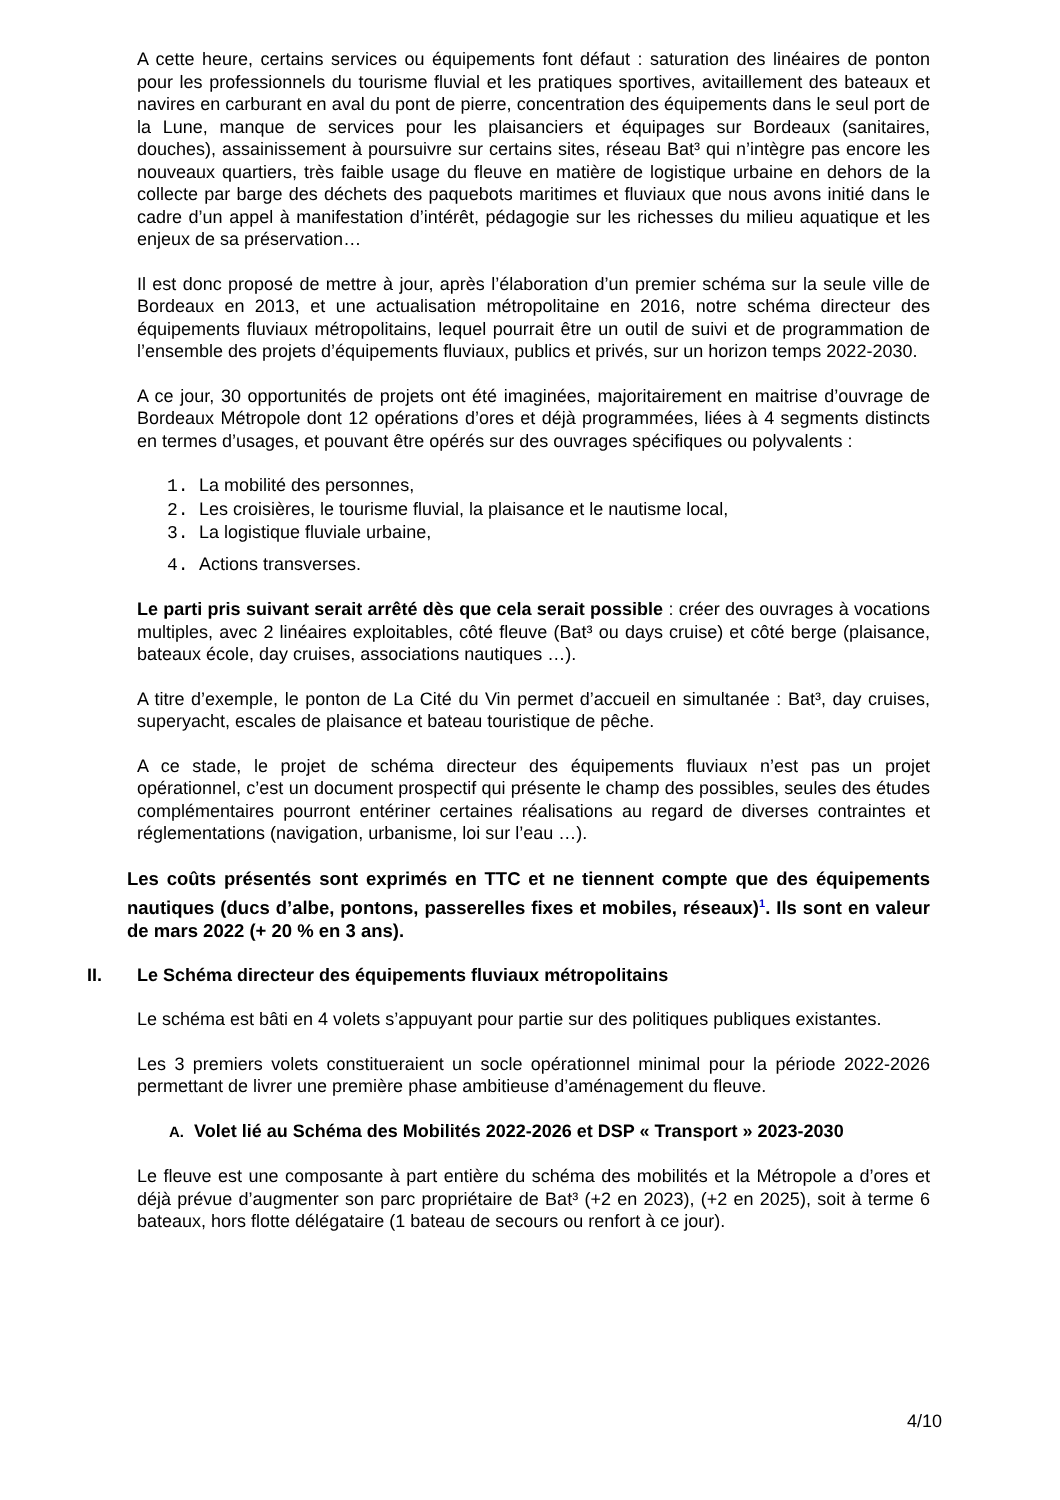A cette heure, certains services ou équipements font défaut : saturation des linéaires de ponton pour les professionnels du tourisme fluvial et les pratiques sportives, avitaillement des bateaux et navires en carburant en aval du pont de pierre, concentration des équipements dans le seul port de la Lune, manque de services pour les plaisanciers et équipages sur Bordeaux (sanitaires, douches), assainissement à poursuivre sur certains sites, réseau Bat³ qui n’intègre pas encore les nouveaux quartiers, très faible usage du fleuve en matière de logistique urbaine en dehors de la collecte par barge des déchets des paquebots maritimes et fluviaux que nous avons initié dans le cadre d’un appel à manifestation d’intérêt, pédagogie sur les richesses du milieu aquatique et les enjeux de sa préservation…
Il est donc proposé de mettre à jour, après l’élaboration d’un premier schéma sur la seule ville de Bordeaux en 2013, et une actualisation métropolitaine en 2016, notre schéma directeur des équipements fluviaux métropolitains, lequel pourrait être un outil de suivi et de programmation de l’ensemble des projets d’équipements fluviaux, publics et privés, sur un horizon temps 2022-2030.
A ce jour, 30 opportunités de projets ont été imaginées, majoritairement en maitrise d’ouvrage de Bordeaux Métropole dont 12 opérations d’ores et déjà programmées, liées à 4 segments distincts en termes d’usages, et pouvant être opérés sur des ouvrages spécifiques ou polyvalents :
1. La mobilité des personnes,
2. Les croisières, le tourisme fluvial, la plaisance et le nautisme local,
3. La logistique fluviale urbaine,
4. Actions transverses.
Le parti pris suivant serait arrêté dès que cela serait possible : créer des ouvrages à vocations multiples, avec 2 linéaires exploitables, côté fleuve (Bat³ ou days cruise) et côté berge (plaisance, bateaux école, day cruises, associations nautiques …).
A titre d’exemple, le ponton de La Cité du Vin permet d’accueil en simultanée : Bat³, day cruises, superyacht, escales de plaisance et bateau touristique de pêche.
A ce stade, le projet de schéma directeur des équipements fluviaux n’est pas un projet opérationnel, c’est un document prospectif qui présente le champ des possibles, seules des études complémentaires pourront entériner certaines réalisations au regard de diverses contraintes et réglementations (navigation, urbanisme, loi sur l’eau …).
Les coûts présentés sont exprimés en TTC et ne tiennent compte que des équipements nautiques (ducs d’albe, pontons, passerelles fixes et mobiles, réseaux)<sup>1</sup>. Ils sont en valeur de mars 2022 (+ 20 % en 3 ans).
II. Le Schéma directeur des équipements fluviaux métropolitains
Le schéma est bâti en 4 volets s’appuyant pour partie sur des politiques publiques existantes.
Les 3 premiers volets constitueraient un socle opérationnel minimal pour la période 2022-2026 permettant de livrer une première phase ambitieuse d’aménagement du fleuve.
A. Volet lié au Schéma des Mobilités 2022-2026 et DSP « Transport » 2023-2030
Le fleuve est une composante à part entière du schéma des mobilités et la Métropole a d’ores et déjà prévue d’augmenter son parc propriétaire de Bat³ (+2 en 2023), (+2 en 2025), soit à terme 6 bateaux, hors flotte délégataire (1 bateau de secours ou renfort à ce jour).
4/10